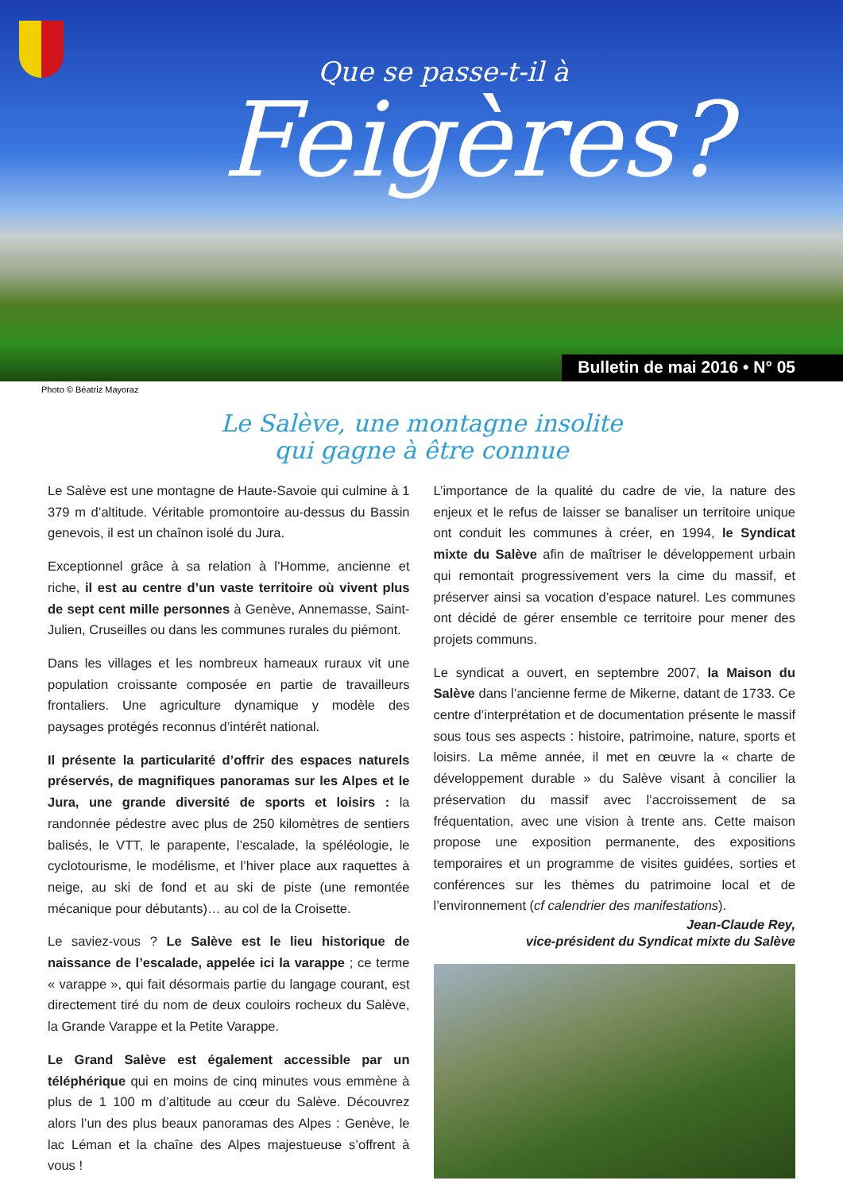Que se passe-t-il à
Feigères?
Bulletin de mai 2016 • N° 05
Photo © Béatriz Mayoraz
Le Salève, une montagne insolite
qui gagne à être connue
Le Salève est une montagne de Haute-Savoie qui culmine à 1 379 m d’altitude. Véritable promontoire au-dessus du Bassin genevois, il est un chaînon isolé du Jura.
Exceptionnel grâce à sa relation à l’Homme, ancienne et riche, il est au centre d’un vaste territoire où vivent plus de sept cent mille personnes à Genève, Annemasse, Saint-Julien, Cruseilles ou dans les communes rurales du piémont.
Dans les villages et les nombreux hameaux ruraux vit une population croissante composée en partie de travailleurs frontaliers. Une agriculture dynamique y modèle des paysages protégés reconnus d’intérêt national.
Il présente la particularité d’offrir des espaces naturels préservés, de magnifiques panoramas sur les Alpes et le Jura, une grande diversité de sports et loisirs : la randonnée pédestre avec plus de 250 kilomètres de sentiers balisés, le VTT, le parapente, l’escalade, la spéléologie, le cyclotourisme, le modélisme, et l’hiver place aux raquettes à neige, au ski de fond et au ski de piste (une remontée mécanique pour débutants)… au col de la Croisette.
Le saviez-vous ? Le Salève est le lieu historique de naissance de l’escalade, appelée ici la varappe ; ce terme « varappe », qui fait désormais partie du langage courant, est directement tiré du nom de deux couloirs rocheux du Salève, la Grande Varappe et la Petite Varappe.
Le Grand Salève est également accessible par un téléphérique qui en moins de cinq minutes vous emmène à plus de 1 100 m d’altitude au cœur du Salève. Découvrez alors l’un des plus beaux panoramas des Alpes : Genève, le lac Léman et la chaîne des Alpes majestueuse s’offrent à vous !
L’importance de la qualité du cadre de vie, la nature des enjeux et le refus de laisser se banaliser un territoire unique ont conduit les communes à créer, en 1994, le Syndicat mixte du Salève afin de maîtriser le développement urbain qui remontait progressivement vers la cime du massif, et préserver ainsi sa vocation d’espace naturel. Les communes ont décidé de gérer ensemble ce territoire pour mener des projets communs.
Le syndicat a ouvert, en septembre 2007, la Maison du Salève dans l’ancienne ferme de Mikerne, datant de 1733. Ce centre d’interprétation et de documentation présente le massif sous tous ses aspects : histoire, patrimoine, nature, sports et loisirs. La même année, il met en œuvre la « charte de développement durable » du Salève visant à concilier la préservation du massif avec l’accroissement de sa fréquentation, avec une vision à trente ans. Cette maison propose une exposition permanente, des expositions temporaires et un programme de visites guidées, sorties et conférences sur les thèmes du patrimoine local et de l’environnement (cf calendrier des manifestations).
Jean-Claude Rey,
vice-président du Syndicat mixte du Salève